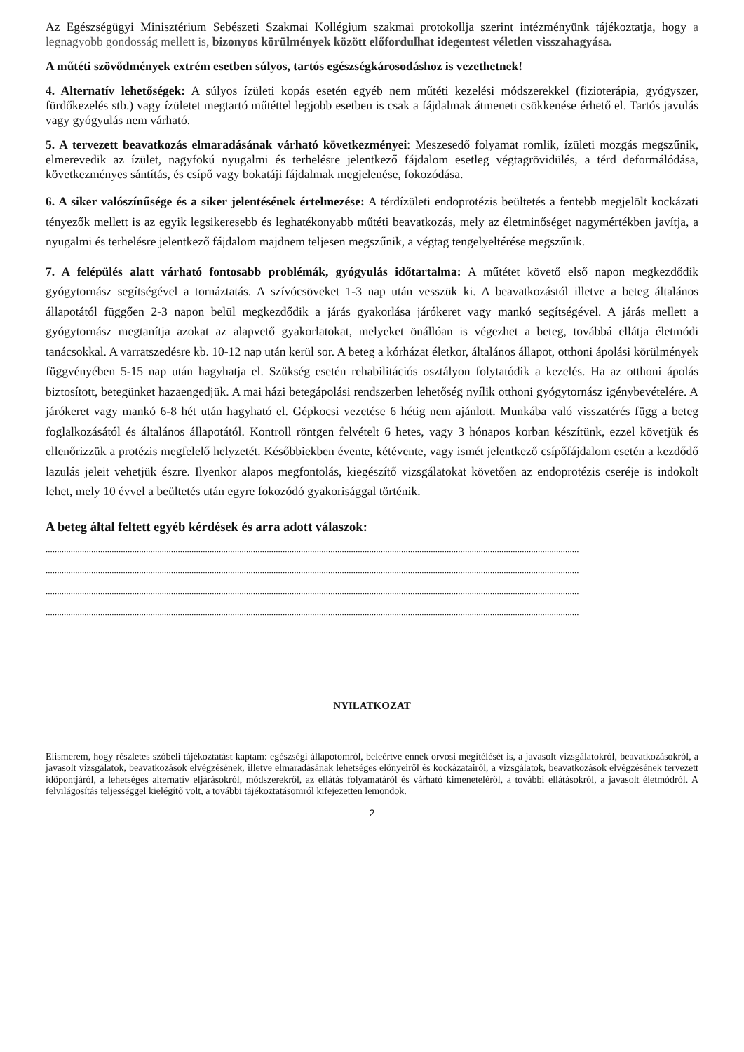Az Egészségügyi Minisztérium Sebészeti Szakmai Kollégium szakmai protokollja szerint intézményünk tájékoztatja, hogy a legnagyobb gondosság mellett is, bizonyos körülmények között előfordulhat idegentest véletlen visszahagyása.
A műtéti szövődmények extrém esetben súlyos, tartós egészségkárosodáshoz is vezethetnek!
4. Alternatív lehetőségek: A súlyos ízületi kopás esetén egyéb nem műtéti kezelési módszerekkel (fizioterápia, gyógyszer, fürdőkezelés stb.) vagy ízületet megtartó műtéttel legjobb esetben is csak a fájdalmak átmeneti csökkenése érhető el. Tartós javulás vagy gyógyulás nem várható.
5. A tervezett beavatkozás elmaradásának várható következményei: Meszesedő folyamat romlik, ízületi mozgás megszűnik, elmerevedik az ízület, nagyfokú nyugalmi és terhelésre jelentkező fájdalom esetleg végtagrövidülés, a térd deformálódása, következményes sántítás, és csípő vagy bokatáji fájdalmak megjelenése, fokozódása.
6. A siker valószínűsége és a siker jelentésének értelmezése: A térdízületi endoprotézis beültetés a fentebb megjelölt kockázati tényezők mellett is az egyik legsikeresebb és leghatékonyabb műtéti beavatkozás, mely az életminőséget nagymértékben javítja, a nyugalmi és terhelésre jelentkező fájdalom majdnem teljesen megszűnik, a végtag tengelyeltérése megszűnik.
7. A felépülés alatt várható fontosabb problémák, gyógyulás időtartalma: A műtétet követő első napon megkezdődik gyógytornász segítségével a tornáztatás. A szívócsöveket 1-3 nap után vesszük ki. A beavatkozástól illetve a beteg általános állapotától függően 2-3 napon belül megkezdődik a járás gyakorlása járókeret vagy mankó segítségével. A járás mellett a gyógytornász megtanítja azokat az alapvető gyakorlatokat, melyeket önállóan is végezhet a beteg, továbbá ellátja életmódi tanácsokkal. A varratszedésre kb. 10-12 nap után kerül sor. A beteg a kórházat életkor, általános állapot, otthoni ápolási körülmények függvényében 5-15 nap után hagyhatja el. Szükség esetén rehabilitációs osztályon folytatódik a kezelés. Ha az otthoni ápolás biztosított, betegünket hazaengedjük. A mai házi betegápolási rendszerben lehetőség nyílik otthoni gyógytornász igénybevételére. A járókeret vagy mankó 6-8 hét után hagyható el. Gépkocsi vezetése 6 hétig nem ajánlott. Munkába való visszatérés függ a beteg foglalkozásától és általános állapotától. Kontroll röntgen felvételt 6 hetes, vagy 3 hónapos korban készítünk, ezzel követjük és ellenőrizzük a protézis megfelelő helyzetét. Későbbiekben évente, kétévente, vagy ismét jelentkező csípőfájdalom esetén a kezdődő lazulás jeleit vehetjük észre. Ilyenkor alapos megfontolás, kiegészítő vizsgálatokat követően az endoprotézis cseréje is indokolt lehet, mely 10 évvel a beültetés után egyre fokozódó gyakorisággal történik.
A beteg által feltett egyéb kérdések és arra adott válaszok:
..........................................................................................................................................................................................................................................
..........................................................................................................................................................................................................................................
..........................................................................................................................................................................................................................................
..........................................................................................................................................................................................................................................
NYILATKOZAT
Elismerem, hogy részletes szóbeli tájékoztatást kaptam: egészségi állapotomról, beleértve ennek orvosi megítélését is, a javasolt vizsgálatokról, beavatkozásokról, a javasolt vizsgálatok, beavatkozások elvégzésének, illetve elmaradásának lehetséges előnyeiről és kockázatairól, a vizsgálatok, beavatkozások elvégzésének tervezett időpontjáról, a lehetséges alternatív eljárásokról, módszerekről, az ellátás folyamatáról és várható kimeneteléről, a további ellátásokról, a javasolt életmódról. A felvilágosítás teljességgel kielégítő volt, a további tájékoztatásomról kifejezetten lemondok.
2